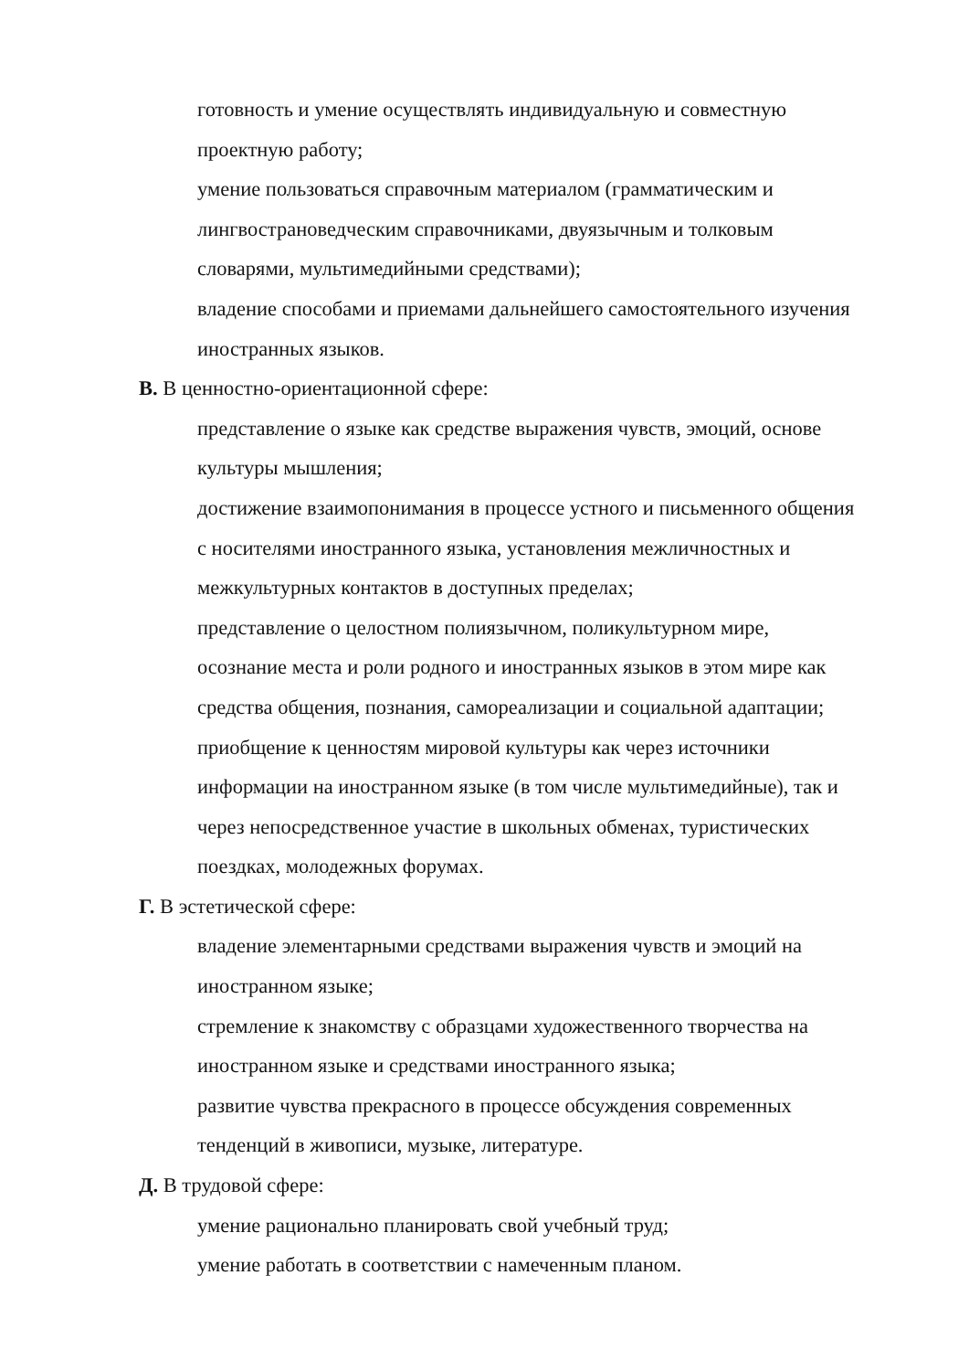готовность и умение осуществлять индивидуальную и совместную проектную работу;
умение пользоваться справочным материалом (грамматическим и лингвострановедческим справочниками, двуязычным и толковым словарями, мультимедийными средствами);
владение способами и приемами дальнейшего самостоятельного изучения иностранных языков.
В. В ценностно-ориентационной сфере:
представление о языке как средстве выражения чувств, эмоций, основе культуры мышления;
достижение взаимопонимания в процессе устного и письменного общения с носителями иностранного языка, установления межличностных и межкультурных контактов в доступных пределах;
представление о целостном полиязычном, поликультурном мире, осознание места и роли родного и иностранных языков в этом мире как средства общения, познания, самореализации и социальной адаптации;
приобщение к ценностям мировой культуры как через источники информации на иностранном языке (в том числе мультимедийные), так и через непосредственное участие в школьных обменах, туристических поездках, молодежных форумах.
Г. В эстетической сфере:
владение элементарными средствами выражения чувств и эмоций на иностранном языке;
стремление к знакомству с образцами художественного творчества на иностранном языке и средствами иностранного языка;
развитие чувства прекрасного в процессе обсуждения современных тенденций в живописи, музыке, литературе.
Д. В трудовой сфере:
умение рационально планировать свой учебный труд;
умение работать в соответствии с намеченным планом.